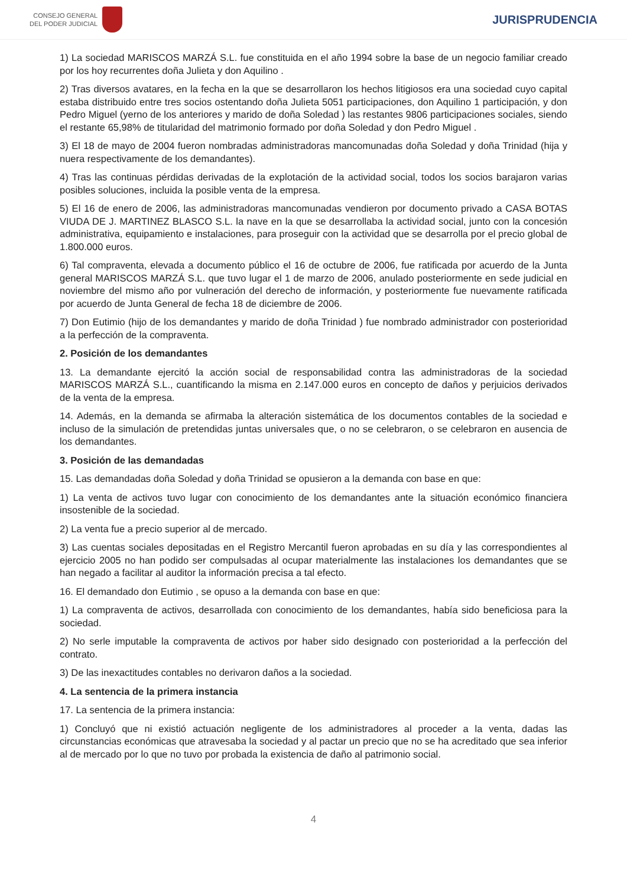CONSEJO GENERAL
DEL PODER JUDICIAL
JURISPRUDENCIA
1) La sociedad MARISCOS MARZÁ S.L. fue constituida en el año 1994 sobre la base de un negocio familiar creado por los hoy recurrentes doña Julieta y don Aquilino .
2) Tras diversos avatares, en la fecha en la que se desarrollaron los hechos litigiosos era una sociedad cuyo capital estaba distribuido entre tres socios ostentando doña Julieta 5051 participaciones, don Aquilino 1 participación, y don Pedro Miguel (yerno de los anteriores y marido de doña Soledad ) las restantes 9806 participaciones sociales, siendo el restante 65,98% de titularidad del matrimonio formado por doña Soledad y don Pedro Miguel .
3) El 18 de mayo de 2004 fueron nombradas administradoras mancomunadas doña Soledad y doña Trinidad (hija y nuera respectivamente de los demandantes).
4) Tras las continuas pérdidas derivadas de la explotación de la actividad social, todos los socios barajaron varias posibles soluciones, incluida la posible venta de la empresa.
5) El 16 de enero de 2006, las administradoras mancomunadas vendieron por documento privado a CASA BOTAS VIUDA DE J. MARTINEZ BLASCO S.L. la nave en la que se desarrollaba la actividad social, junto con la concesión administrativa, equipamiento e instalaciones, para proseguir con la actividad que se desarrolla por el precio global de 1.800.000 euros.
6) Tal compraventa, elevada a documento público el 16 de octubre de 2006, fue ratificada por acuerdo de la Junta general MARISCOS MARZÁ S.L. que tuvo lugar el 1 de marzo de 2006, anulado posteriormente en sede judicial en noviembre del mismo año por vulneración del derecho de información, y posteriormente fue nuevamente ratificada por acuerdo de Junta General de fecha 18 de diciembre de 2006.
7) Don Eutimio (hijo de los demandantes y marido de doña Trinidad ) fue nombrado administrador con posterioridad a la perfección de la compraventa.
2. Posición de los demandantes
13. La demandante ejercitó la acción social de responsabilidad contra las administradoras de la sociedad MARISCOS MARZÁ S.L., cuantificando la misma en 2.147.000 euros en concepto de daños y perjuicios derivados de la venta de la empresa.
14. Además, en la demanda se afirmaba la alteración sistemática de los documentos contables de la sociedad e incluso de la simulación de pretendidas juntas universales que, o no se celebraron, o se celebraron en ausencia de los demandantes.
3. Posición de las demandadas
15. Las demandadas doña Soledad y doña Trinidad se opusieron a la demanda con base en que:
1) La venta de activos tuvo lugar con conocimiento de los demandantes ante la situación económico financiera insostenible de la sociedad.
2) La venta fue a precio superior al de mercado.
3) Las cuentas sociales depositadas en el Registro Mercantil fueron aprobadas en su día y las correspondientes al ejercicio 2005 no han podido ser compulsadas al ocupar materialmente las instalaciones los demandantes que se han negado a facilitar al auditor la información precisa a tal efecto.
16. El demandado don Eutimio , se opuso a la demanda con base en que:
1) La compraventa de activos, desarrollada con conocimiento de los demandantes, había sido beneficiosa para la sociedad.
2) No serle imputable la compraventa de activos por haber sido designado con posterioridad a la perfección del contrato.
3) De las inexactitudes contables no derivaron daños a la sociedad.
4. La sentencia de la primera instancia
17. La sentencia de la primera instancia:
1) Concluyó que ni existió actuación negligente de los administradores al proceder a la venta, dadas las circunstancias económicas que atravesaba la sociedad y al pactar un precio que no se ha acreditado que sea inferior al de mercado por lo que no tuvo por probada la existencia de daño al patrimonio social.
4